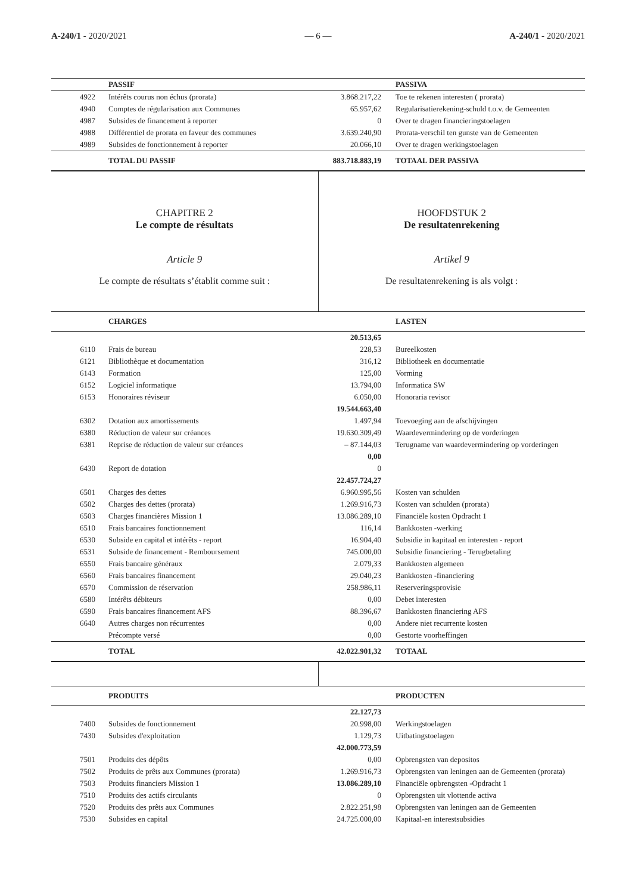A-240/1 - 2020/2021 — 6 — A-240/1 - 2020/2021
| | PASSIF | | PASSIVA |
| 4922 | Intérêts courus non échus (prorata) | 3.868.217,22 | Toe te rekenen interesten ( prorata) |
| 4940 | Comptes de régularisation aux Communes | 65.957,62 | Regularisatierekening-schuld t.o.v. de Gemeenten |
| 4987 | Subsides de financement à reporter | 0 | Over te dragen financieringstoelagen |
| 4988 | Différentiel de prorata en faveur des communes | 3.639.240,90 | Prorata-verschil ten gunste van de Gemeenten |
| 4989 | Subsides de fonctionnement à reporter | 20.066,10 | Over te dragen werkingstoelagen |
| | TOTAL DU PASSIF | 883.718.883,19 | TOTAAL DER PASSIVA |
CHAPITRE 2
Le compte de résultats
Article 9
Le compte de résultats s’établit comme suit :
HOOFDSTUK 2
De resultatenrekening
Artikel 9
De resultatenrekening is als volgt :
| | CHARGES | | LASTEN |
| | | 20.513,65 | |
| 6110 | Frais de bureau | 228,53 | Bureelkosten |
| 6121 | Bibliothèque et documentation | 316,12 | Bibliotheek en documentatie |
| 6143 | Formation | 125,00 | Vorming |
| 6152 | Logiciel informatique | 13.794,00 | Informatica SW |
| 6153 | Honoraires réviseur | 6.050,00 | Honoraria revisor |
| | | 19.544.663,40 | |
| 6302 | Dotation aux amortissements | 1.497,94 | Toevoeging aan de afschijvingen |
| 6380 | Réduction de valeur sur créances | 19.630.309,49 | Waardevermindering op de vorderingen |
| 6381 | Reprise de réduction de valeur sur créances | – 87.144,03 | Terugname van waardevermindering op vorderingen |
| | | 0,00 | |
| 6430 | Report de dotation | 0 | |
| | | 22.457.724,27 | |
| 6501 | Charges des dettes | 6.960.995,56 | Kosten van schulden |
| 6502 | Charges des dettes (prorata) | 1.269.916,73 | Kosten van schulden (prorata) |
| 6503 | Charges financières Mission 1 | 13.086.289,10 | Financiële kosten Opdracht 1 |
| 6510 | Frais bancaires fonctionnement | 116,14 | Bankkosten -werking |
| 6530 | Subside en capital et intérêts - report | 16.904,40 | Subsidie in kapitaal en interesten - report |
| 6531 | Subside de financement - Remboursement | 745.000,00 | Subsidie financiering - Terugbetaling |
| 6550 | Frais bancaire généraux | 2.079,33 | Bankkosten algemeen |
| 6560 | Frais bancaires financement | 29.040,23 | Bankkosten -financiering |
| 6570 | Commission de réservation | 258.986,11 | Reserveringsprovisie |
| 6580 | Intérêts débiteurs | 0,00 | Debet interesten |
| 6590 | Frais bancaires financement AFS | 88.396,67 | Bankkosten financiering AFS |
| 6640 | Autres charges non récurrentes | 0,00 | Andere niet recurrente kosten |
| | Précompte versé | 0,00 | Gestorte voorheffingen |
| | TOTAL | 42.022.901,32 | TOTAAL |
| | PRODUITS | | PRODUCTEN |
| | | 22.127,73 | |
| 7400 | Subsides de fonctionnement | 20.998,00 | Werkingstoelagen |
| 7430 | Subsides d'exploitation | 1.129,73 | Uitbatingstoelagen |
| | | 42.000.773,59 | |
| 7501 | Produits des dépôts | 0,00 | Opbrengsten van depositos |
| 7502 | Produits de prêts aux Communes (prorata) | 1.269.916,73 | Opbrengsten van leningen aan de Gemeenten (prorata) |
| 7503 | Produits financiers Mission 1 | 13.086.289,10 | Financiële opbrengsten -Opdracht 1 |
| 7510 | Produits des actifs circulants | 0 | Opbrengsten uit vlottende activa |
| 7520 | Produits des prêts aux Communes | 2.822.251,98 | Opbrengsten van leningen aan de Gemeenten |
| 7530 | Subsides en capital | 24.725.000,00 | Kapitaal-en interestsubsidies |